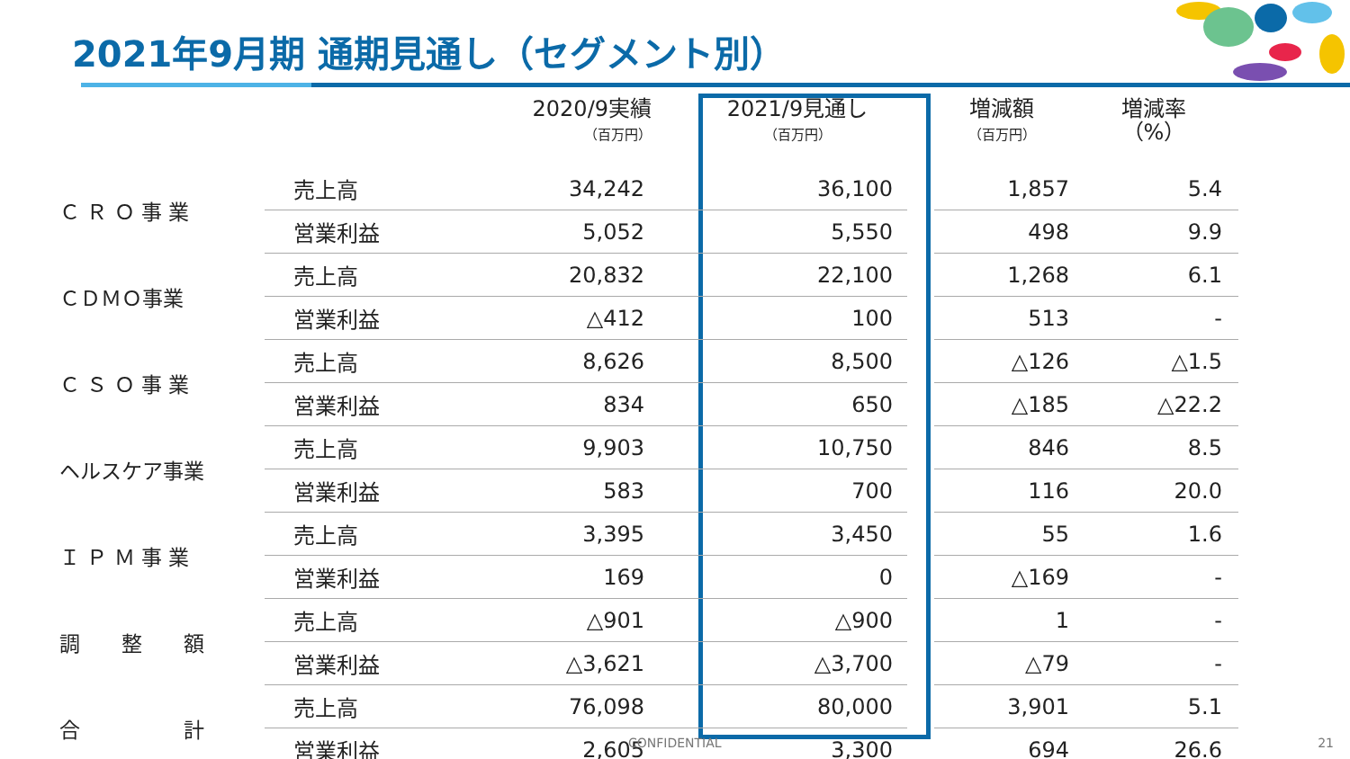2021年9月期 通期見通し（セグメント別）
| | | 2020/9実績 （百万円） | 2021/9見通し （百万円） | | 増減額 （百万円） | 増減率 （%） |
| --- | --- | --- | --- | --- | --- | --- |
| Ｃ Ｒ Ｏ 事 業 | 売上高 | 34,242 | 36,100 | | 1,857 | 5.4 |
| | 営業利益 | 5,052 | 5,550 | | 498 | 9.9 |
| ＣＤＭＯ事業 | 売上高 | 20,832 | 22,100 | | 1,268 | 6.1 |
| | 営業利益 | △412 | 100 | | 513 | - |
| Ｃ Ｓ Ｏ 事 業 | 売上高 | 8,626 | 8,500 | | △126 | △1.5 |
| | 営業利益 | 834 | 650 | | △185 | △22.2 |
| ヘルスケア事業 | 売上高 | 9,903 | 10,750 | | 846 | 8.5 |
| | 営業利益 | 583 | 700 | | 116 | 20.0 |
| Ｉ Ｐ Ｍ 事 業 | 売上高 | 3,395 | 3,450 | | 55 | 1.6 |
| | 営業利益 | 169 | 0 | | △169 | - |
| 調 整 額 | 売上高 | △901 | △900 | | 1 | - |
| | 営業利益 | △3,621 | △3,700 | | △79 | - |
| 合 計 | 売上高 | 76,098 | 80,000 | | 3,901 | 5.1 |
| | 営業利益 | 2,605 | 3,300 | | 694 | 26.6 |
CONFIDENTIAL 21